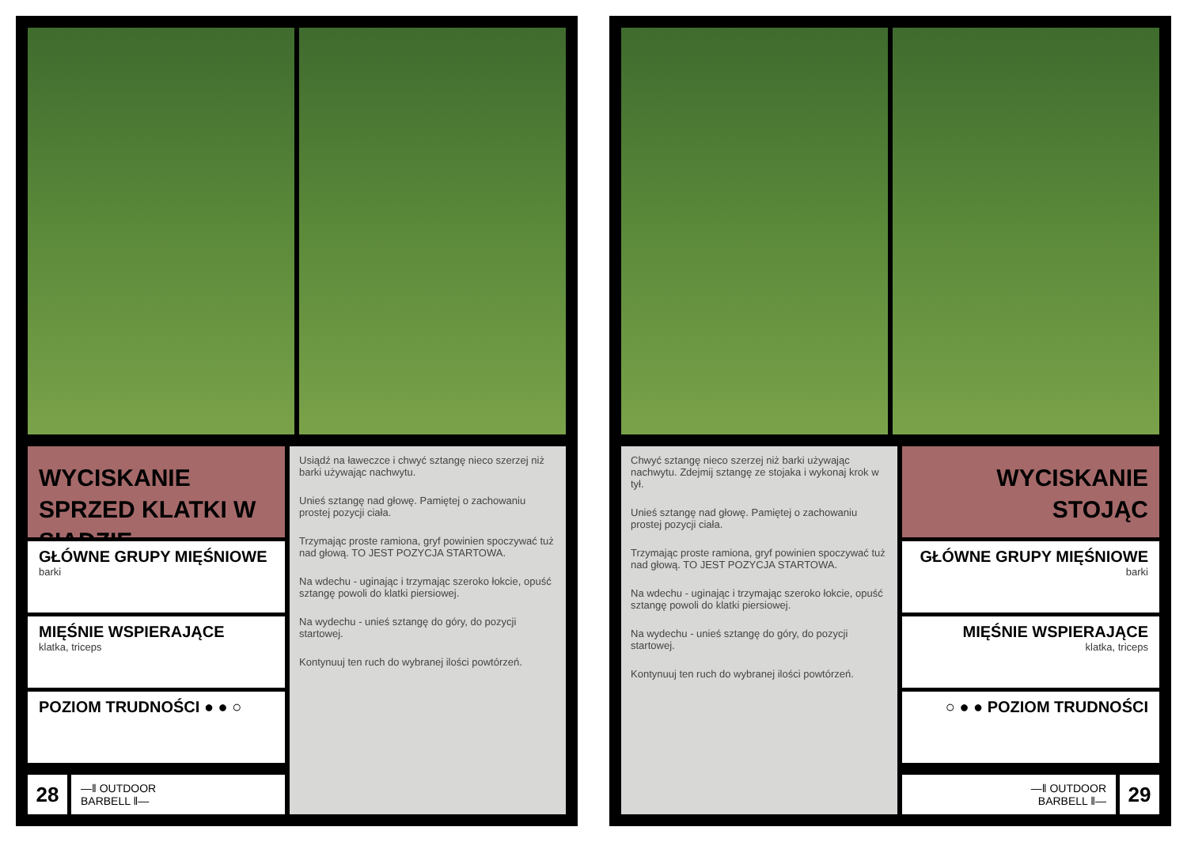WYCISKANIE SPRZED KLATKI W SIADZIE
GŁÓWNE GRUPY MIĘŚNIOWE
barki
MIĘŚNIE WSPIERAJĄCE
klatka, triceps
POZIOM TRUDNOŚCI ● ● ○
28
—‖ OUTDOOR
BARBELL ‖—
Usiądź na ławeczce i chwyć sztangę nieco szerzej niż barki używając nachwytu.
Unieś sztangę nad głowę. Pamiętej o zachowaniu prostej pozycji ciała.
Trzymając proste ramiona, gryf powinien spoczywać tuż nad głową. TO JEST POZYCJA STARTOWA.
Na wdechu - uginając i trzymając szeroko łokcie, opuść sztangę powoli do klatki piersiowej.
Na wydechu - unieś sztangę do góry, do pozycji startowej.
Kontynuuj ten ruch do wybranej ilości powtórzeń.
Chwyć sztangę nieco szerzej niż barki używając nachwytu. Zdejmij sztangę ze stojaka i wykonaj krok w tył.
Unieś sztangę nad głowę. Pamiętej o zachowaniu prostej pozycji ciała.
Trzymając proste ramiona, gryf powinien spoczywać tuż nad głową. TO JEST POZYCJA STARTOWA.
Na wdechu - uginając i trzymając szeroko łokcie, opuść sztangę powoli do klatki piersiowej.
Na wydechu - unieś sztangę do góry, do pozycji startowej.
Kontynuuj ten ruch do wybranej ilości powtórzeń.
WYCISKANIE STOJĄC
GŁÓWNE GRUPY MIĘŚNIOWE
barki
MIĘŚNIE WSPIERAJĄCE
klatka, triceps
○ ● ● POZIOM TRUDNOŚCI
—‖ OUTDOOR
BARBELL ‖—
29